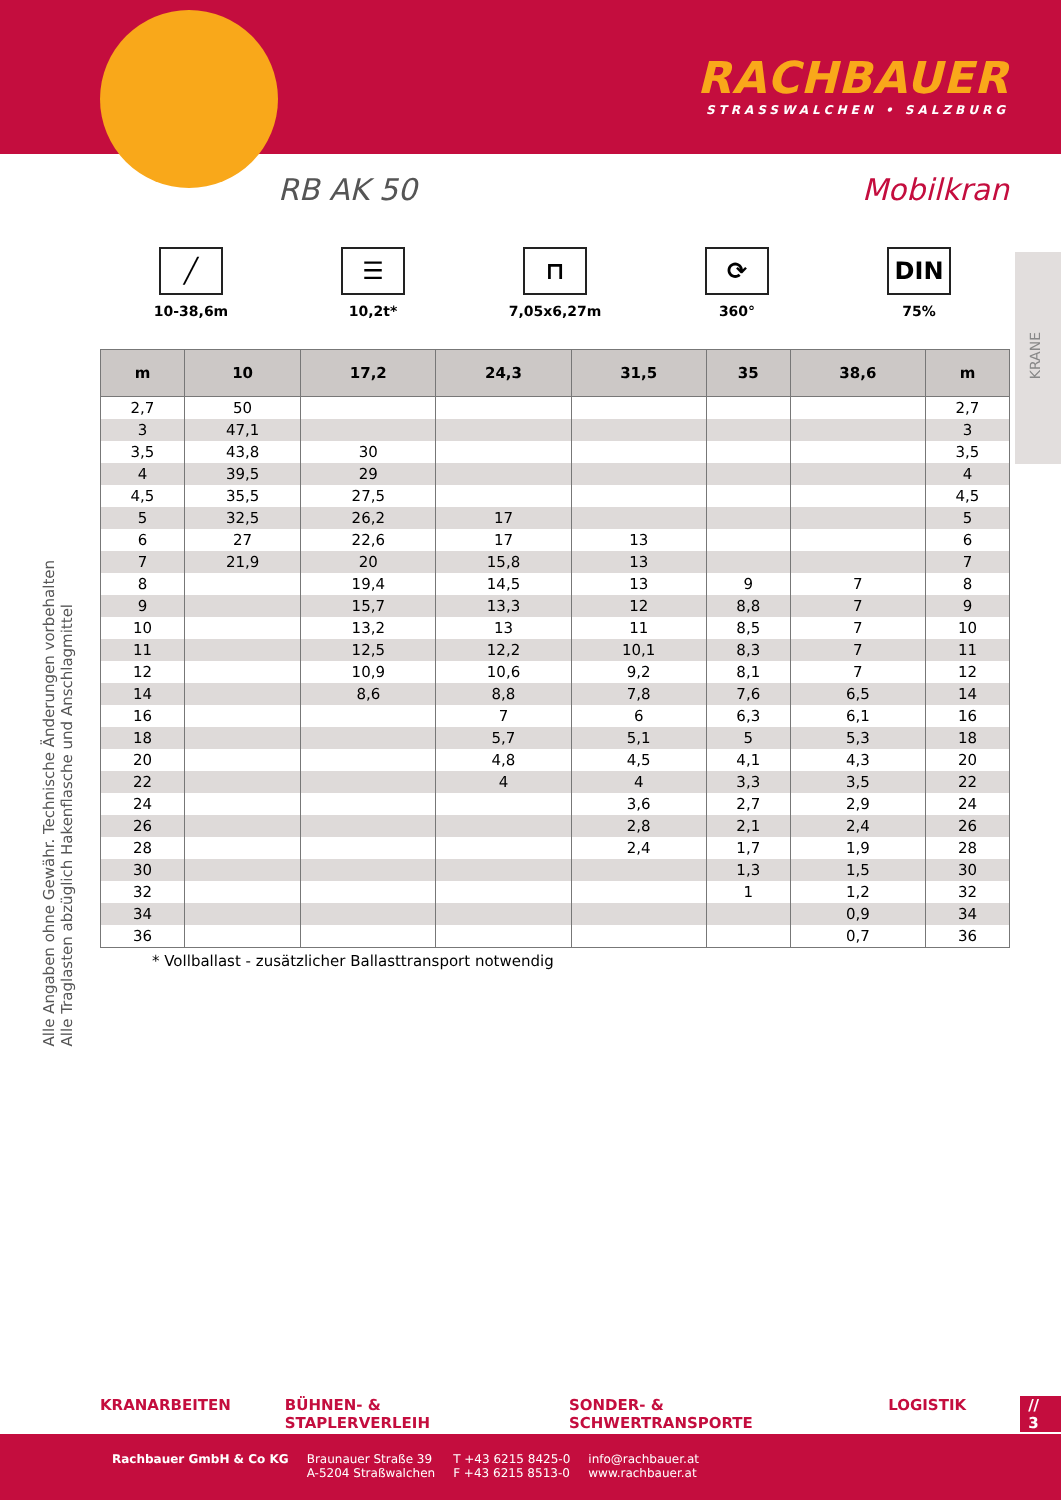RACHBAUER
STRASSWALCHEN • SALZBURG
RB AK 50 Mobilkran
KRANE
╱
10-38,6m
☰
10,2t*
⊓
7,05x6,27m
⟳
360°
DIN
75%
| m | 10 | 17,2 | 24,3 | 31,5 | 35 | 38,6 | m |
| --- | --- | --- | --- | --- | --- | --- | --- |
| 2,7 | 50 | | | | | | 2,7 |
| 3 | 47,1 | | | | | | 3 |
| 3,5 | 43,8 | 30 | | | | | 3,5 |
| 4 | 39,5 | 29 | | | | | 4 |
| 4,5 | 35,5 | 27,5 | | | | | 4,5 |
| 5 | 32,5 | 26,2 | 17 | | | | 5 |
| 6 | 27 | 22,6 | 17 | 13 | | | 6 |
| 7 | 21,9 | 20 | 15,8 | 13 | | | 7 |
| 8 | | 19,4 | 14,5 | 13 | 9 | 7 | 8 |
| 9 | | 15,7 | 13,3 | 12 | 8,8 | 7 | 9 |
| 10 | | 13,2 | 13 | 11 | 8,5 | 7 | 10 |
| 11 | | 12,5 | 12,2 | 10,1 | 8,3 | 7 | 11 |
| 12 | | 10,9 | 10,6 | 9,2 | 8,1 | 7 | 12 |
| 14 | | 8,6 | 8,8 | 7,8 | 7,6 | 6,5 | 14 |
| 16 | | | 7 | 6 | 6,3 | 6,1 | 16 |
| 18 | | | 5,7 | 5,1 | 5 | 5,3 | 18 |
| 20 | | | 4,8 | 4,5 | 4,1 | 4,3 | 20 |
| 22 | | | 4 | 4 | 3,3 | 3,5 | 22 |
| 24 | | | | 3,6 | 2,7 | 2,9 | 24 |
| 26 | | | | 2,8 | 2,1 | 2,4 | 26 |
| 28 | | | | 2,4 | 1,7 | 1,9 | 28 |
| 30 | | | | | 1,3 | 1,5 | 30 |
| 32 | | | | | 1 | 1,2 | 32 |
| 34 | | | | | | 0,9 | 34 |
| 36 | | | | | | 0,7 | 36 |
* Vollballast - zusätzlicher Ballasttransport notwendig
Alle Angaben ohne Gewähr. Technische Änderungen vorbehalten
Alle Traglasten abzüglich Hakenflasche und Anschlagmittel
KRANARBEITEN BÜHNEN- & STAPLERVERLEIH SONDER- & SCHWERTRANSPORTE LOGISTIK // 3
Rachbauer GmbH & Co KG Braunauer Straße 39
A-5204 Straßwalchen
T +43 6215 8425-0
F +43 6215 8513-0
info@rachbauer.at
www.rachbauer.at